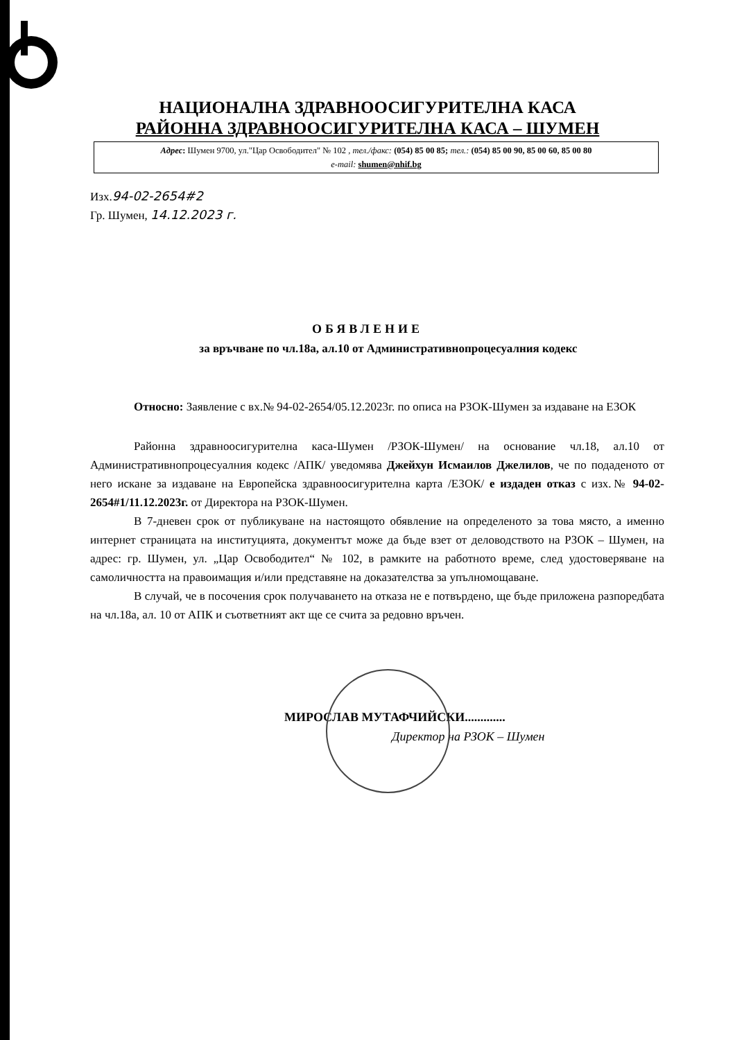НАЦИОНАЛНА ЗДРАВНООСИГУРИТЕЛНА КАСА
РАЙОННА ЗДРАВНООСИГУРИТЕЛНА КАСА – ШУМЕН
Адрес: Шумен 9700, ул."Цар Освободител" № 102 , тел./факс: (054) 85 00 85; тел.: (054) 85 00 90, 85 00 60, 85 00 80
e-mail: shumen@nhif.bg
Изх.94-02-2654#2
Гр. Шумен, 14.12.2023 г.
ОБЯВЛЕНИЕ
за връчване по чл.18а, ал.10 от Административнопроцесуалния кодекс
Относно: Заявление с вх.№ 94-02-2654/05.12.2023г. по описа на РЗОК-Шумен за издаване на ЕЗОК
Районна здравноосигурителна каса-Шумен /РЗОК-Шумен/ на основание чл.18, ал.10 от Административнопроцесуалния кодекс /АПК/ уведомява Джейхун Исмаилов Джелилов, че по подаденото от него искане за издаване на Европейска здравноосигурителна карта /ЕЗОК/ е издаден отказ с изх.№ 94-02-2654#1/11.12.2023г. от Директора на РЗОК-Шумен.
В 7-дневен срок от публикуване на настоящото обявление на определеното за това място, а именно интернет страницата на институцията, документът може да бъде взет от деловодството на РЗОК – Шумен, на адрес: гр. Шумен, ул. „Цар Освободител“ № 102, в рамките на работното време, след удостоверяване на самоличността на правоимащия и/или представяне на доказателства за упълномощаване.
В случай, че в посочения срок получаването на отказа не е потвърдено, ще бъде приложена разпоредбата на чл.18а, ал. 10 от АПК и съответният акт ще се счита за редовно връчен.
МИРОСЛАВ МУТАФЧИЙСКИ.............
Директор на РЗОК – Шумен